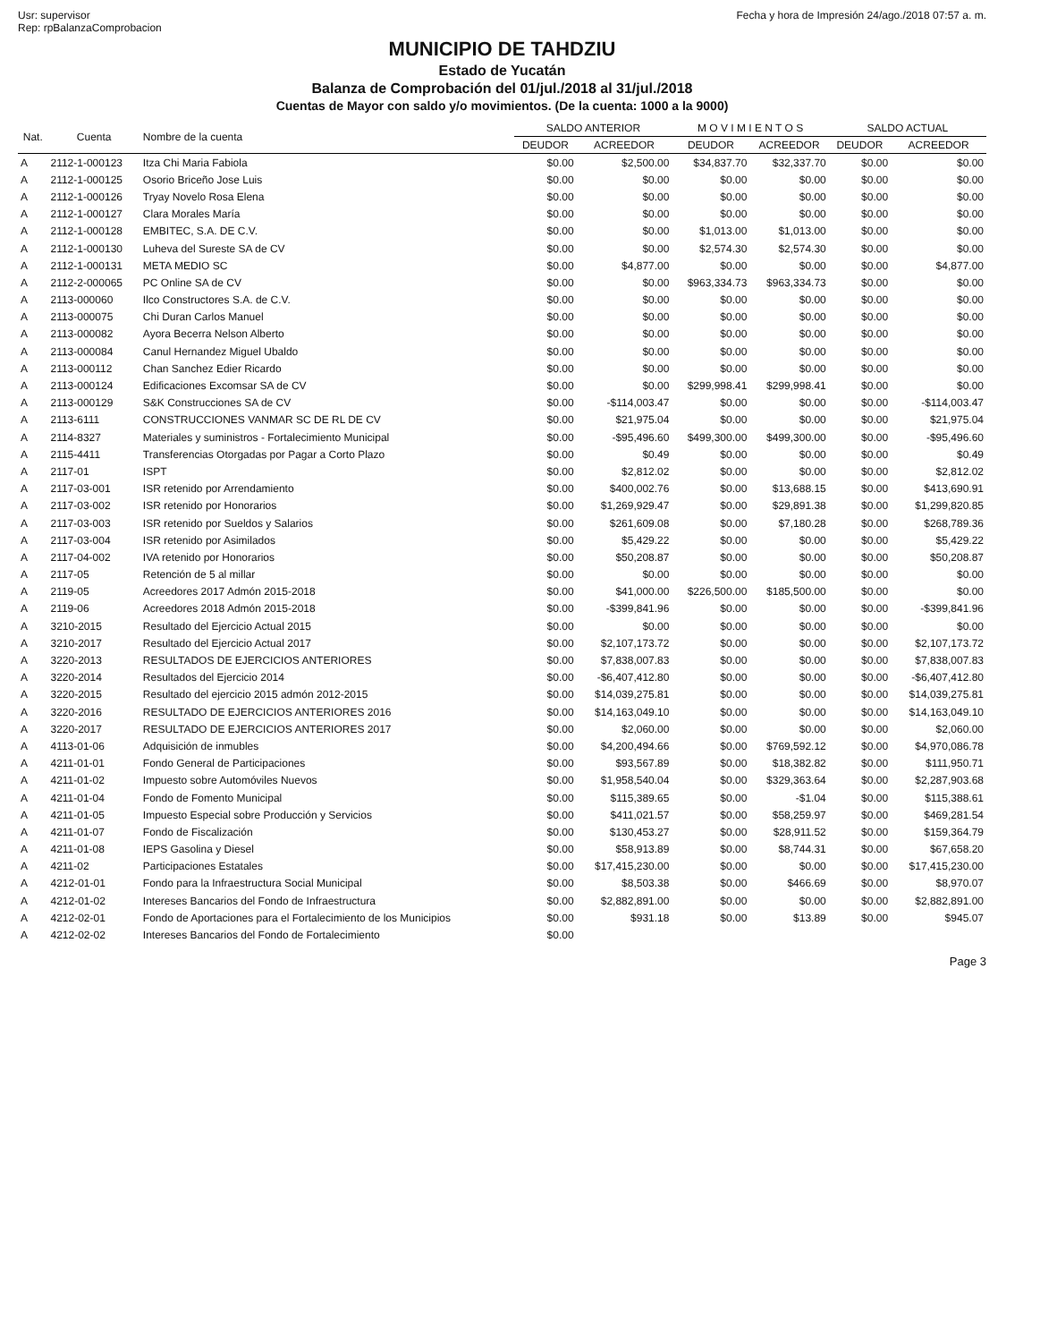Usr: supervisor
Rep: rpBalanzaComprobacion
Fecha y hora de Impresión 24/ago./2018 07:57 a. m.
MUNICIPIO DE TAHDZIU
Estado de Yucatán
Balanza de Comprobación del 01/jul./2018 al 31/jul./2018
Cuentas de Mayor con saldo y/o movimientos. (De la cuenta: 1000 a la 9000)
| Nat. | Cuenta | Nombre de la cuenta | SALDO ANTERIOR | | M O V I M I E N T O S | | SALDO ACTUAL | |
| --- | --- | --- | --- | --- | --- | --- | --- | --- |
| | | | DEUDOR | ACREEDOR | DEUDOR | ACREEDOR | DEUDOR | ACREEDOR |
| A | 2112-1-000123 | Itza Chi Maria Fabiola | $0.00 | $2,500.00 | $34,837.70 | $32,337.70 | $0.00 | $0.00 |
| A | 2112-1-000125 | Osorio Briceño Jose Luis | $0.00 | $0.00 | $0.00 | $0.00 | $0.00 | $0.00 |
| A | 2112-1-000126 | Tryay Novelo Rosa Elena | $0.00 | $0.00 | $0.00 | $0.00 | $0.00 | $0.00 |
| A | 2112-1-000127 | Clara Morales María | $0.00 | $0.00 | $0.00 | $0.00 | $0.00 | $0.00 |
| A | 2112-1-000128 | EMBITEC, S.A. DE C.V. | $0.00 | $0.00 | $1,013.00 | $1,013.00 | $0.00 | $0.00 |
| A | 2112-1-000130 | Luheva del Sureste SA de CV | $0.00 | $0.00 | $2,574.30 | $2,574.30 | $0.00 | $0.00 |
| A | 2112-1-000131 | META MEDIO SC | $0.00 | $4,877.00 | $0.00 | $0.00 | $0.00 | $4,877.00 |
| A | 2112-2-000065 | PC Online SA de CV | $0.00 | $0.00 | $963,334.73 | $963,334.73 | $0.00 | $0.00 |
| A | 2113-000060 | Ilco Constructores S.A. de C.V. | $0.00 | $0.00 | $0.00 | $0.00 | $0.00 | $0.00 |
| A | 2113-000075 | Chi Duran Carlos Manuel | $0.00 | $0.00 | $0.00 | $0.00 | $0.00 | $0.00 |
| A | 2113-000082 | Ayora Becerra Nelson Alberto | $0.00 | $0.00 | $0.00 | $0.00 | $0.00 | $0.00 |
| A | 2113-000084 | Canul Hernandez Miguel Ubaldo | $0.00 | $0.00 | $0.00 | $0.00 | $0.00 | $0.00 |
| A | 2113-000112 | Chan Sanchez Edier Ricardo | $0.00 | $0.00 | $0.00 | $0.00 | $0.00 | $0.00 |
| A | 2113-000124 | Edificaciones Excomsar SA de CV | $0.00 | $0.00 | $299,998.41 | $299,998.41 | $0.00 | $0.00 |
| A | 2113-000129 | S&K Construcciones SA de CV | $0.00 | -$114,003.47 | $0.00 | $0.00 | $0.00 | -$114,003.47 |
| A | 2113-6111 | CONSTRUCCIONES VANMAR SC DE RL DE CV | $0.00 | $21,975.04 | $0.00 | $0.00 | $0.00 | $21,975.04 |
| A | 2114-8327 | Materiales y suministros - Fortalecimiento Municipal | $0.00 | -$95,496.60 | $499,300.00 | $499,300.00 | $0.00 | -$95,496.60 |
| A | 2115-4411 | Transferencias Otorgadas por Pagar a Corto Plazo | $0.00 | $0.49 | $0.00 | $0.00 | $0.00 | $0.49 |
| A | 2117-01 | ISPT | $0.00 | $2,812.02 | $0.00 | $0.00 | $0.00 | $2,812.02 |
| A | 2117-03-001 | ISR retenido por Arrendamiento | $0.00 | $400,002.76 | $0.00 | $13,688.15 | $0.00 | $413,690.91 |
| A | 2117-03-002 | ISR retenido por Honorarios | $0.00 | $1,269,929.47 | $0.00 | $29,891.38 | $0.00 | $1,299,820.85 |
| A | 2117-03-003 | ISR retenido por Sueldos y Salarios | $0.00 | $261,609.08 | $0.00 | $7,180.28 | $0.00 | $268,789.36 |
| A | 2117-03-004 | ISR retenido por Asimilados | $0.00 | $5,429.22 | $0.00 | $0.00 | $0.00 | $5,429.22 |
| A | 2117-04-002 | IVA retenido por Honorarios | $0.00 | $50,208.87 | $0.00 | $0.00 | $0.00 | $50,208.87 |
| A | 2117-05 | Retención de 5 al millar | $0.00 | $0.00 | $0.00 | $0.00 | $0.00 | $0.00 |
| A | 2119-05 | Acreedores 2017 Admón 2015-2018 | $0.00 | $41,000.00 | $226,500.00 | $185,500.00 | $0.00 | $0.00 |
| A | 2119-06 | Acreedores 2018 Admón 2015-2018 | $0.00 | -$399,841.96 | $0.00 | $0.00 | $0.00 | -$399,841.96 |
| A | 3210-2015 | Resultado del Ejercicio Actual 2015 | $0.00 | $0.00 | $0.00 | $0.00 | $0.00 | $0.00 |
| A | 3210-2017 | Resultado del Ejercicio Actual 2017 | $0.00 | $2,107,173.72 | $0.00 | $0.00 | $0.00 | $2,107,173.72 |
| A | 3220-2013 | RESULTADOS DE EJERCICIOS ANTERIORES | $0.00 | $7,838,007.83 | $0.00 | $0.00 | $0.00 | $7,838,007.83 |
| A | 3220-2014 | Resultados del Ejercicio 2014 | $0.00 | -$6,407,412.80 | $0.00 | $0.00 | $0.00 | -$6,407,412.80 |
| A | 3220-2015 | Resultado del ejercicio 2015 admón 2012-2015 | $0.00 | $14,039,275.81 | $0.00 | $0.00 | $0.00 | $14,039,275.81 |
| A | 3220-2016 | RESULTADO DE EJERCICIOS ANTERIORES 2016 | $0.00 | $14,163,049.10 | $0.00 | $0.00 | $0.00 | $14,163,049.10 |
| A | 3220-2017 | RESULTADO DE EJERCICIOS ANTERIORES 2017 | $0.00 | $2,060.00 | $0.00 | $0.00 | $0.00 | $2,060.00 |
| A | 4113-01-06 | Adquisición de inmubles | $0.00 | $4,200,494.66 | $0.00 | $769,592.12 | $0.00 | $4,970,086.78 |
| A | 4211-01-01 | Fondo General de Participaciones | $0.00 | $93,567.89 | $0.00 | $18,382.82 | $0.00 | $111,950.71 |
| A | 4211-01-02 | Impuesto sobre Automóviles Nuevos | $0.00 | $1,958,540.04 | $0.00 | $329,363.64 | $0.00 | $2,287,903.68 |
| A | 4211-01-04 | Fondo de Fomento Municipal | $0.00 | $115,389.65 | $0.00 | -$1.04 | $0.00 | $115,388.61 |
| A | 4211-01-05 | Impuesto Especial sobre Producción y Servicios | $0.00 | $411,021.57 | $0.00 | $58,259.97 | $0.00 | $469,281.54 |
| A | 4211-01-07 | Fondo de Fiscalización | $0.00 | $130,453.27 | $0.00 | $28,911.52 | $0.00 | $159,364.79 |
| A | 4211-01-08 | IEPS Gasolina y Diesel | $0.00 | $58,913.89 | $0.00 | $8,744.31 | $0.00 | $67,658.20 |
| A | 4211-02 | Participaciones Estatales | $0.00 | $17,415,230.00 | $0.00 | $0.00 | $0.00 | $17,415,230.00 |
| A | 4212-01-01 | Fondo para la Infraestructura Social Municipal | $0.00 | $8,503.38 | $0.00 | $466.69 | $0.00 | $8,970.07 |
| A | 4212-01-02 | Intereses Bancarios del Fondo de Infraestructura | $0.00 | $2,882,891.00 | $0.00 | $0.00 | $0.00 | $2,882,891.00 |
| A | 4212-02-01 | Fondo de Aportaciones para el Fortalecimiento de los Municipios | $0.00 | $931.18 | $0.00 | $13.89 | $0.00 | $945.07 |
| A | 4212-02-02 | Intereses Bancarios del Fondo de Fortalecimiento | $0.00 | | | | | |
Page 3